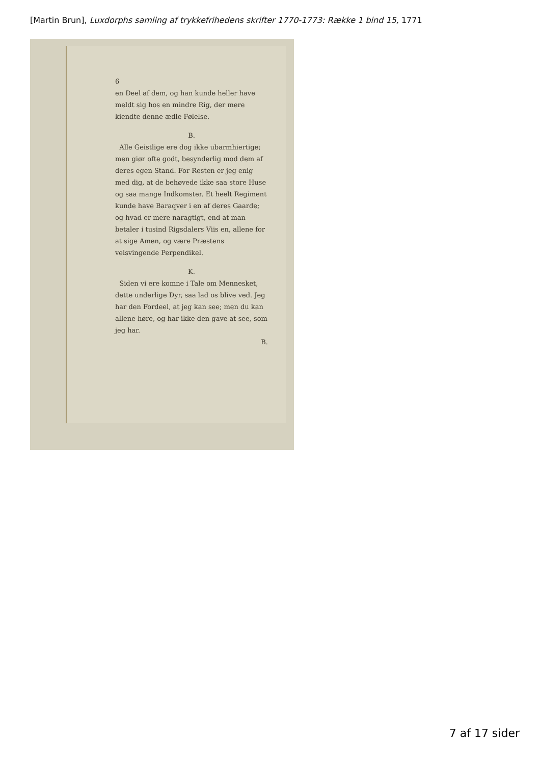[Martin Brun], Luxdorphs samling af trykkefrihedens skrifter 1770-1773: Række 1 bind 15, 1771
6
en Deel af dem, og han kunde heller have meldt sig hos en mindre Rig, der mere kiendte denne ædle Følelse.
B.
Alle Geistlige ere dog ikke ubarmhiertige; men giør ofte godt, besynderlig mod dem af deres egen Stand. For Resten er jeg enig med dig, at de behøvede ikke saa store Huse og saa mange Indkomster. Et heelt Regiment kunde have Baraqver i en af deres Gaarde; og hvad er mere naragtigt, end at man betaler i tusind Rigsdalers Viis en, allene for at sige Amen, og være Præstens velsvingende Perpendikel.
K.
Siden vi ere komne i Tale om Mennesket, dette underlige Dyr, saa lad os blive ved. Jeg har den Fordeel, at jeg kan see; men du kan allene høre, og har ikke den gave at see, som jeg har.
B.
7 af 17 sider